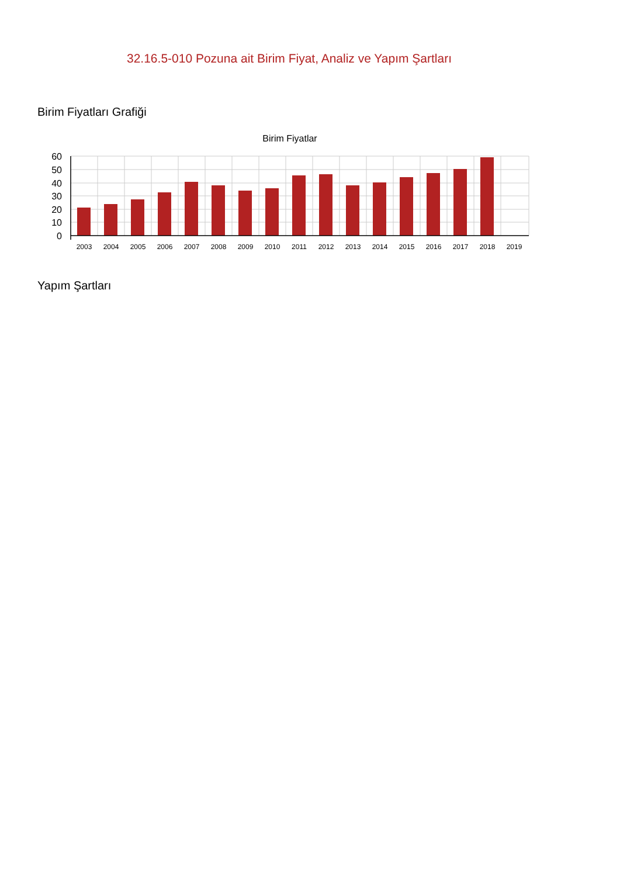32.16.5-010 Pozuna ait Birim Fiyat, Analiz ve Yapım Şartları
Birim Fiyatları Grafiği
Birim Fiyatlar
60
50
40
30
20
10
0
2003
2004
2005
2006
2007
2008
2009
2010
2011
2012
2013
2014
2015
2016
2017
2018
2019
Yapım Şartları